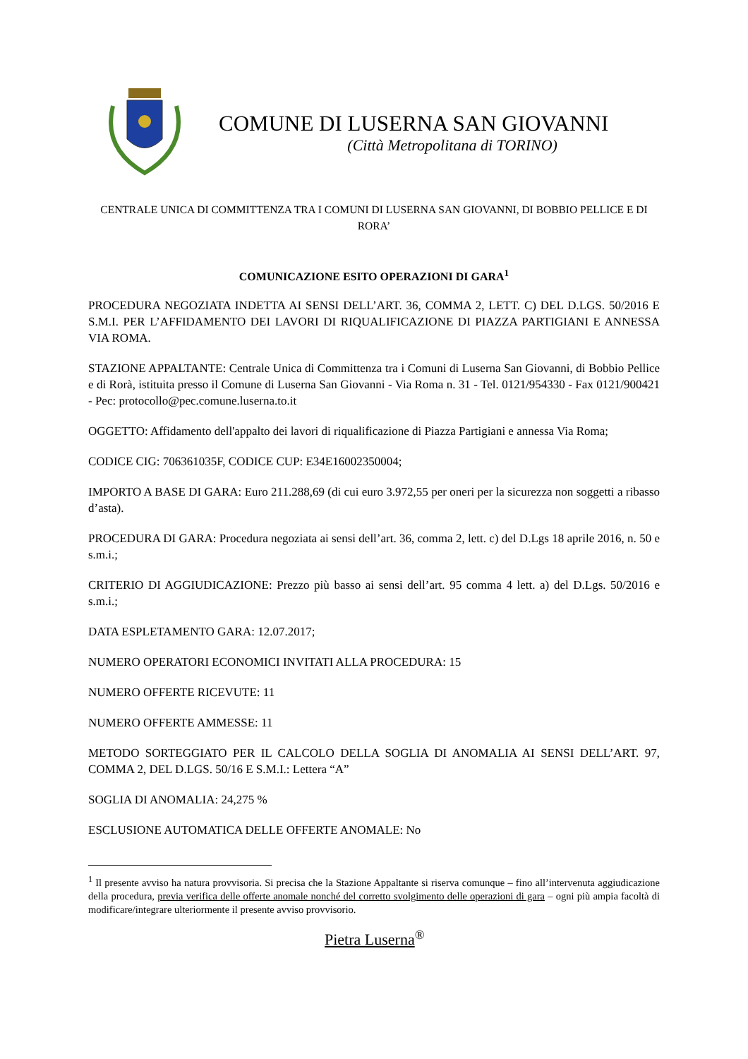COMUNE DI LUSERNA SAN GIOVANNI
(Città Metropolitana di TORINO)
CENTRALE UNICA DI COMMITTENZA TRA I COMUNI DI LUSERNA SAN GIOVANNI, DI BOBBIO PELLICE E DI RORA’
COMUNICAZIONE ESITO OPERAZIONI DI GARA<sup>1</sup>
PROCEDURA NEGOZIATA INDETTA AI SENSI DELL’ART. 36, COMMA 2, LETT. C) DEL D.LGS. 50/2016 E S.M.I. PER L’AFFIDAMENTO DEI LAVORI DI RIQUALIFICAZIONE DI PIAZZA PARTIGIANI E ANNESSA VIA ROMA.
STAZIONE APPALTANTE: Centrale Unica di Committenza tra i Comuni di Luserna San Giovanni, di Bobbio Pellice e di Rorà, istituita presso il Comune di Luserna San Giovanni - Via Roma n. 31 - Tel. 0121/954330 - Fax 0121/900421 - Pec: protocollo@pec.comune.luserna.to.it
OGGETTO: Affidamento dell'appalto dei lavori di riqualificazione di Piazza Partigiani e annessa Via Roma;
CODICE CIG: 706361035F, CODICE CUP: E34E16002350004;
IMPORTO A BASE DI GARA: Euro 211.288,69 (di cui euro 3.972,55 per oneri per la sicurezza non soggetti a ribasso d’asta).
PROCEDURA DI GARA: Procedura negoziata ai sensi dell’art. 36, comma 2, lett. c) del D.Lgs 18 aprile 2016, n. 50 e s.m.i.;
CRITERIO DI AGGIUDICAZIONE: Prezzo più basso ai sensi dell’art. 95 comma 4 lett. a) del D.Lgs. 50/2016 e s.m.i.;
DATA ESPLETAMENTO GARA: 12.07.2017;
NUMERO OPERATORI ECONOMICI INVITATI ALLA PROCEDURA: 15
NUMERO OFFERTE RICEVUTE: 11
NUMERO OFFERTE AMMESSE: 11
METODO SORTEGGIATO PER IL CALCOLO DELLA SOGLIA DI ANOMALIA AI SENSI DELL’ART. 97, COMMA 2, DEL D.LGS. 50/16 E S.M.I.: Lettera “A”
SOGLIA DI ANOMALIA: 24,275 %
ESCLUSIONE AUTOMATICA DELLE OFFERTE ANOMALE: No
<sup>1</sup> Il presente avviso ha natura provvisoria. Si precisa che la Stazione Appaltante si riserva comunque – fino all’intervenuta aggiudicazione della procedura, previa verifica delle offerte anomale nonché del corretto svolgimento delle operazioni di gara – ogni più ampia facoltà di modificare/integrare ulteriormente il presente avviso provvisorio.
Pietra Luserna<sup>®</sup>